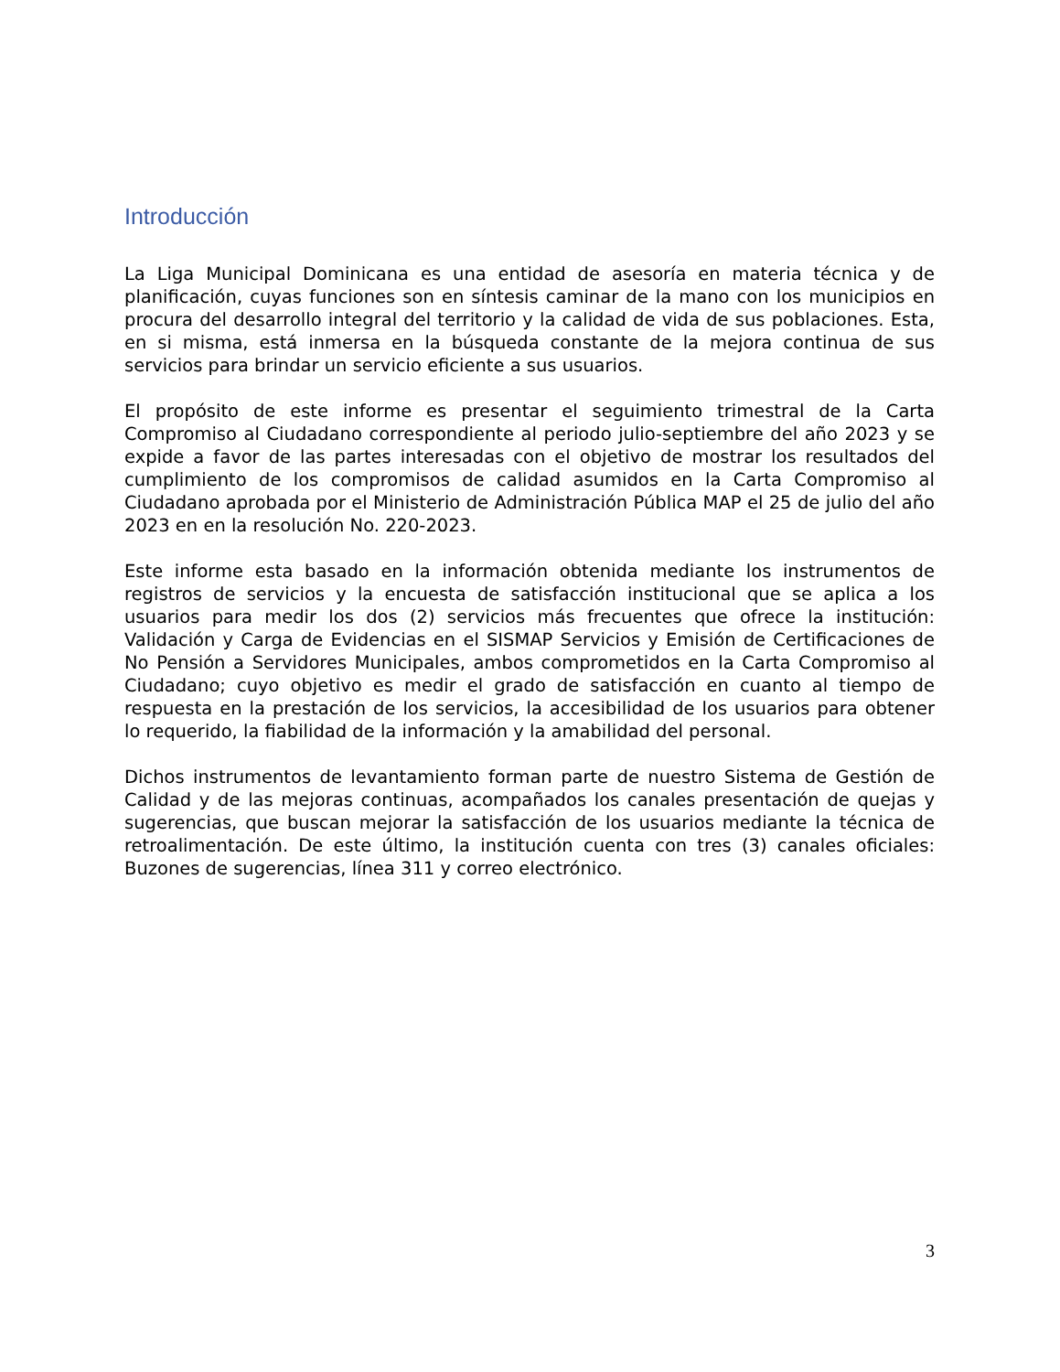Introducción
La Liga Municipal Dominicana es una entidad de asesoría en materia técnica y de planificación, cuyas funciones son en síntesis caminar de la mano con los municipios en procura del desarrollo integral del territorio y la calidad de vida de sus poblaciones. Esta, en si misma, está inmersa en la búsqueda constante de la mejora continua de sus servicios para brindar un servicio eficiente a sus usuarios.
El propósito de este informe es presentar el seguimiento trimestral de la Carta Compromiso al Ciudadano correspondiente al periodo julio-septiembre del año 2023 y se expide a favor de las partes interesadas con el objetivo de mostrar los resultados del cumplimiento de los compromisos de calidad asumidos en la Carta Compromiso al Ciudadano aprobada por el Ministerio de Administración Pública MAP el 25 de julio del año 2023 en en la resolución No. 220-2023.
Este informe esta basado en la información obtenida mediante los instrumentos de registros de servicios y la encuesta de satisfacción institucional que se aplica a los usuarios para medir los dos (2) servicios más frecuentes que ofrece la institución: Validación y Carga de Evidencias en el SISMAP Servicios y Emisión de Certificaciones de No Pensión a Servidores Municipales, ambos comprometidos en la Carta Compromiso al Ciudadano; cuyo objetivo es medir el grado de satisfacción en cuanto al tiempo de respuesta en la prestación de los servicios, la accesibilidad de los usuarios para obtener lo requerido, la fiabilidad de la información y la amabilidad del personal.
Dichos instrumentos de levantamiento forman parte de nuestro Sistema de Gestión de Calidad y de las mejoras continuas, acompañados los canales presentación de quejas y sugerencias, que buscan mejorar la satisfacción de los usuarios mediante la técnica de retroalimentación. De este último, la institución cuenta con tres (3) canales oficiales: Buzones de sugerencias, línea 311 y correo electrónico.
3